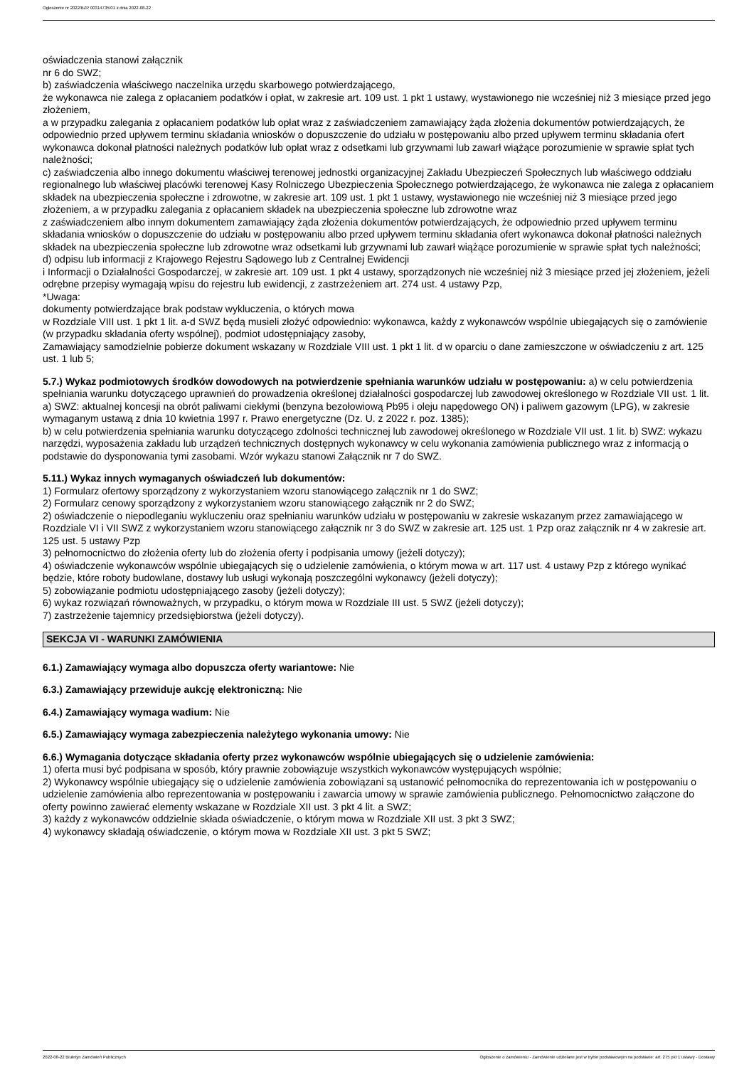Ogłoszenie nr 2022/BZP 00314735/01 z dnia 2022-08-22
oświadczenia stanowi załącznik
nr 6 do SWZ;
b) zaświadczenia właściwego naczelnika urzędu skarbowego potwierdzającego,
że wykonawca nie zalega z opłacaniem podatków i opłat, w zakresie art. 109 ust. 1 pkt 1 ustawy, wystawionego nie wcześniej niż 3 miesiące przed jego złożeniem,
a w przypadku zalegania z opłacaniem podatków lub opłat wraz z zaświadczeniem zamawiający żąda złożenia dokumentów potwierdzających, że odpowiednio przed upływem terminu składania wniosków o dopuszczenie do udziału w postępowaniu albo przed upływem terminu składania ofert wykonawca dokonał płatności należnych podatków lub opłat wraz z odsetkami lub grzywnami lub zawarł wiążące porozumienie w sprawie spłat tych należności;
c) zaświadczenia albo innego dokumentu właściwej terenowej jednostki organizacyjnej Zakładu Ubezpieczeń Społecznych lub właściwego oddziału regionalnego lub właściwej placówki terenowej Kasy Rolniczego Ubezpieczenia Społecznego potwierdzającego, że wykonawca nie zalega z opłacaniem składek na ubezpieczenia społeczne i zdrowotne, w zakresie art. 109 ust. 1 pkt 1 ustawy, wystawionego nie wcześniej niż 3 miesiące przed jego złożeniem, a w przypadku zalegania z opłacaniem składek na ubezpieczenia społeczne lub zdrowotne wraz
z zaświadczeniem albo innym dokumentem zamawiający żąda złożenia dokumentów potwierdzających, że odpowiednio przed upływem terminu składania wniosków o dopuszczenie do udziału w postępowaniu albo przed upływem terminu składania ofert wykonawca dokonał płatności należnych składek na ubezpieczenia społeczne lub zdrowotne wraz odsetkami lub grzywnami lub zawarł wiążące porozumienie w sprawie spłat tych należności;
d) odpisu lub informacji z Krajowego Rejestru Sądowego lub z Centralnej Ewidencji
i Informacji o Działalności Gospodarczej, w zakresie art. 109 ust. 1 pkt 4 ustawy, sporządzonych nie wcześniej niż 3 miesiące przed jej złożeniem, jeżeli odrębne przepisy wymagają wpisu do rejestru lub ewidencji, z zastrzeżeniem art. 274 ust. 4 ustawy Pzp,
*Uwaga:
dokumenty potwierdzające brak podstaw wykluczenia, o których mowa
w Rozdziale VIII ust. 1 pkt 1 lit. a-d SWZ będą musieli złożyć odpowiednio: wykonawca, każdy z wykonawców wspólnie ubiegających się o zamówienie
(w przypadku składania oferty wspólnej), podmiot udostępniający zasoby,
Zamawiający samodzielnie pobierze dokument wskazany w Rozdziale VIII ust. 1 pkt 1 lit. d w oparciu o dane zamieszczone w oświadczeniu z art. 125 ust. 1 lub 5;
5.7.) Wykaz podmiotowych środków dowodowych na potwierdzenie spełniania warunków udziału w postępowaniu: a) w celu potwierdzenia spełniania warunku dotyczącego uprawnień do prowadzenia określonej działalności gospodarczej lub zawodowej określonego w Rozdziale VII ust. 1 lit. a) SWZ: aktualnej koncesji na obrót paliwami ciekłymi (benzyna bezołowiową Pb95 i oleju napędowego ON) i paliwem gazowym (LPG), w zakresie wymaganym ustawą z dnia 10 kwietnia 1997 r. Prawo energetyczne (Dz. U. z 2022 r. poz. 1385);
b) w celu potwierdzenia spełniania warunku dotyczącego zdolności technicznej lub zawodowej określonego w Rozdziale VII ust. 1 lit. b) SWZ: wykazu narzędzi, wyposażenia zakładu lub urządzeń technicznych dostępnych wykonawcy w celu wykonania zamówienia publicznego wraz z informacją o podstawie do dysponowania tymi zasobami. Wzór wykazu stanowi Załącznik nr 7 do SWZ.
5.11.) Wykaz innych wymaganych oświadczeń lub dokumentów:
1) Formularz ofertowy sporządzony z wykorzystaniem wzoru stanowiącego załącznik nr 1 do SWZ;
2) Formularz cenowy sporządzony z wykorzystaniem wzoru stanowiącego załącznik nr 2 do SWZ;
2) oświadczenie o niepodleganiu wykluczeniu oraz spełnianiu warunków udziału w postępowaniu w zakresie wskazanym przez zamawiającego w Rozdziale VI i VII SWZ z wykorzystaniem wzoru stanowiącego załącznik nr 3 do SWZ w zakresie art. 125 ust. 1 Pzp oraz załącznik nr 4 w zakresie art. 125 ust. 5 ustawy Pzp
3) pełnomocnictwo do złożenia oferty lub do złożenia oferty i podpisania umowy (jeżeli dotyczy);
4) oświadczenie wykonawców wspólnie ubiegających się o udzielenie zamówienia, o którym mowa w art. 117 ust. 4 ustawy Pzp z którego wynikać będzie, które roboty budowlane, dostawy lub usługi wykonają poszczególni wykonawcy (jeżeli dotyczy);
5) zobowiązanie podmiotu udostępniającego zasoby (jeżeli dotyczy);
6) wykaz rozwiązań równoważnych, w przypadku, o którym mowa w Rozdziale III ust. 5 SWZ (jeżeli dotyczy);
7) zastrzeżenie tajemnicy przedsiębiorstwa (jeżeli dotyczy).
SEKCJA VI - WARUNKI ZAMÓWIENIA
6.1.) Zamawiający wymaga albo dopuszcza oferty wariantowe: Nie
6.3.) Zamawiający przewiduje aukcję elektroniczną: Nie
6.4.) Zamawiający wymaga wadium: Nie
6.5.) Zamawiający wymaga zabezpieczenia należytego wykonania umowy: Nie
6.6.) Wymagania dotyczące składania oferty przez wykonawców wspólnie ubiegających się o udzielenie zamówienia:
1) oferta musi być podpisana w sposób, który prawnie zobowiązuje wszystkich wykonawców występujących wspólnie;
2) Wykonawcy wspólnie ubiegający się o udzielenie zamówienia zobowiązani są ustanowić pełnomocnika do reprezentowania ich w postępowaniu o udzielenie zamówienia albo reprezentowania w postępowaniu i zawarcia umowy w sprawie zamówienia publicznego. Pełnomocnictwo załączone do oferty powinno zawierać elementy wskazane w Rozdziale XII ust. 3 pkt 4 lit. a SWZ;
3) każdy z wykonawców oddzielnie składa oświadczenie, o którym mowa w Rozdziale XII ust. 3 pkt 3 SWZ;
4) wykonawcy składają oświadczenie, o którym mowa w Rozdziale XII ust. 3 pkt 5 SWZ;
2022-08-22 Biuletyn Zamówień Publicznych Ogłoszenie o zamówieniu - Zamówienie udzielane jest w trybie podstawowym na podstawie: art. 275 pkt 1 ustawy - Dostawy